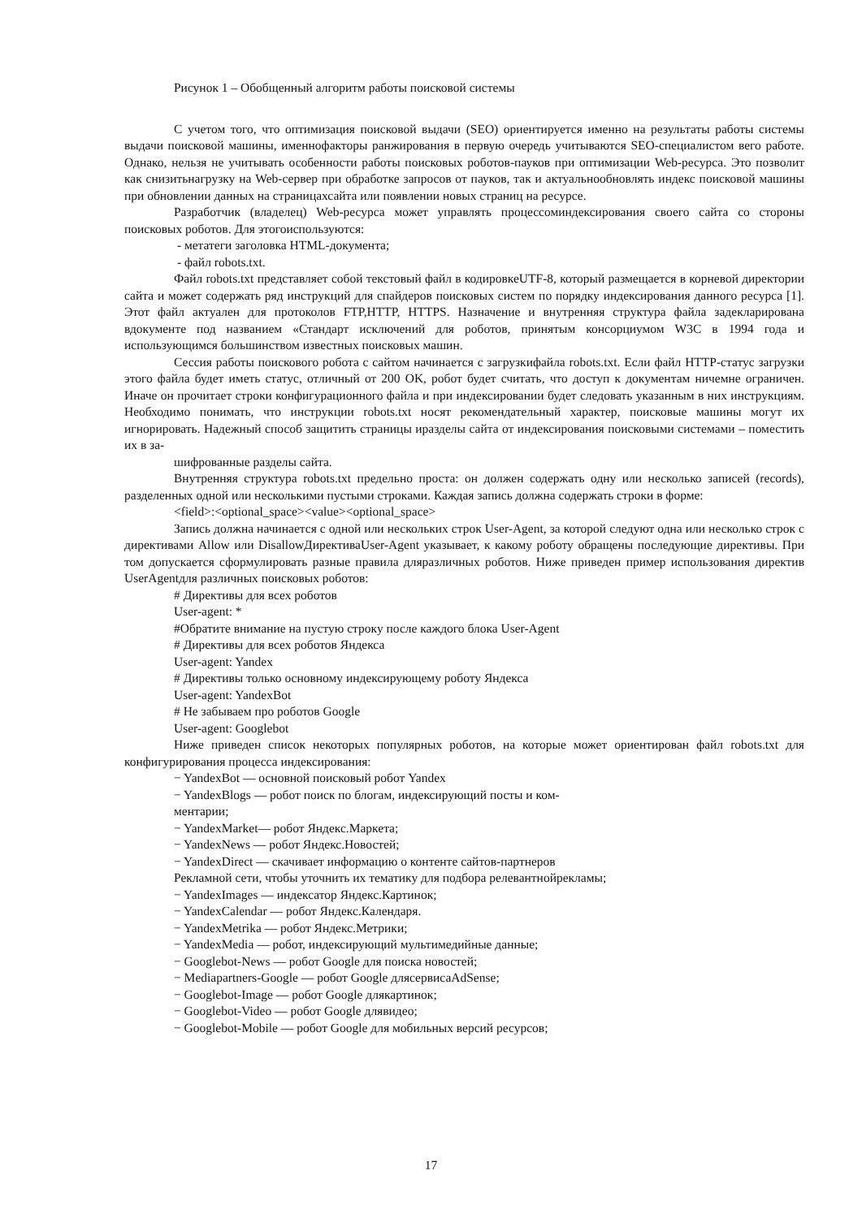Рисунок 1 – Обобщенный алгоритм работы поисковой системы
С учетом того, что оптимизация поисковой выдачи (SEO) ориентируется именно на результаты работы системы выдачи поисковой машины, именнофакторы ранжирования в первую очередь учитываются SEO-специалистом вего работе. Однако, нельзя не учитывать особенности работы поисковых роботов-пауков при оптимизации Web-ресурса. Это позволит как снизитьнагрузку на Web-сервер при обработке запросов от пауков, так и актуальнообновлять индекс поисковой машины при обновлении данных на страницахсайта или появлении новых страниц на ресурсе.
Разработчик (владелец) Web-ресурса может управлять процессоминдексирования своего сайта со стороны поисковых роботов. Для этогоиспользуются:
- метатеги заголовка HTML-документа;
- файл robots.txt.
Файл robots.txt представляет собой текстовый файл в кодировкеUTF-8, который размещается в корневой директории сайта и может содержать ряд инструкций для спайдеров поисковых систем по порядку индексирования данного ресурса [1]. Этот файл актуален для протоколов FTP,HTTP, HTTPS. Назначение и внутренняя структура файла задекларирована вдокументе под названием «Стандарт исключений для роботов, принятым консорциумом W3C в 1994 года и использующимся большинством известных поисковых машин.
Сессия работы поискового робота с сайтом начинается с загрузкифайла robots.txt. Если файл HTTP-статус загрузки этого файла будет иметь статус, отличный от 200 OK, робот будет считать, что доступ к документам ничемне ограничен. Иначе он прочитает строки конфигурационного файла и при индексировании будет следовать указанным в них инструкциям. Необходимо понимать, что инструкции robots.txt носят рекомендательный характер, поисковые машины могут их игнорировать. Надежный способ защитить страницы иразделы сайта от индексирования поисковыми системами – поместить их в за-
шифрованные разделы сайта.
Внутренняя структура robots.txt предельно проста: он должен содержать одну или несколько записей (records), разделенных одной или несколькими пустыми строками. Каждая запись должна содержать строки в форме:
<field>:<optional_space><value><optional_space>
Запись должна начинается с одной или нескольких строк User-Agent, за которой следуют одна или несколько строк с директивами Allow или DisallowДирективаUser-Agent указывает, к какому роботу обращены последующие директивы. При том допускается сформулировать разные правила дляразличных роботов. Ниже приведен пример использования директив UserAgentдля различных поисковых роботов:
# Директивы для всех роботов
User-agent: *
#Обратите внимание на пустую строку после каждого блока User-Agent
# Директивы для всех роботов Яндекса
User-agent: Yandex
# Директивы только основному индексирующему роботу Яндекса
User-agent: YandexBot
# Не забываем про роботов Google
User-agent: Googlebot
Ниже приведен список некоторых популярных роботов, на которые может ориентирован файл robots.txt для конфигурирования процесса индексирования:
− YandexBot — основной поисковый робот Yandex
− YandexBlogs — робот поиск по блогам, индексирующий посты и ком-
ментарии;
− YandexMarket— робот Яндекс.Маркета;
− YandexNews — робот Яндекс.Новостей;
− YandexDirect — скачивает информацию о контенте сайтов-партнеров
Рекламной сети, чтобы уточнить их тематику для подбора релевантнойрекламы;
− YandexImages — индексатор Яндекс.Картинок;
− YandexCalendar — робот Яндекс.Календаря.
− YandexMetrika — робот Яндекс.Метрики;
− YandexMedia — робот, индексирующий мультимедийные данные;
− Googlebot-News — робот Google для поиска новостей;
− Mediapartners-Google — робот Google длясервисаAdSense;
− Googlebot-Image — робот Google длякартинок;
− Googlebot-Video — робот Google длявидео;
− Googlebot-Mobile — робот Google для мобильных версий ресурсов;
17